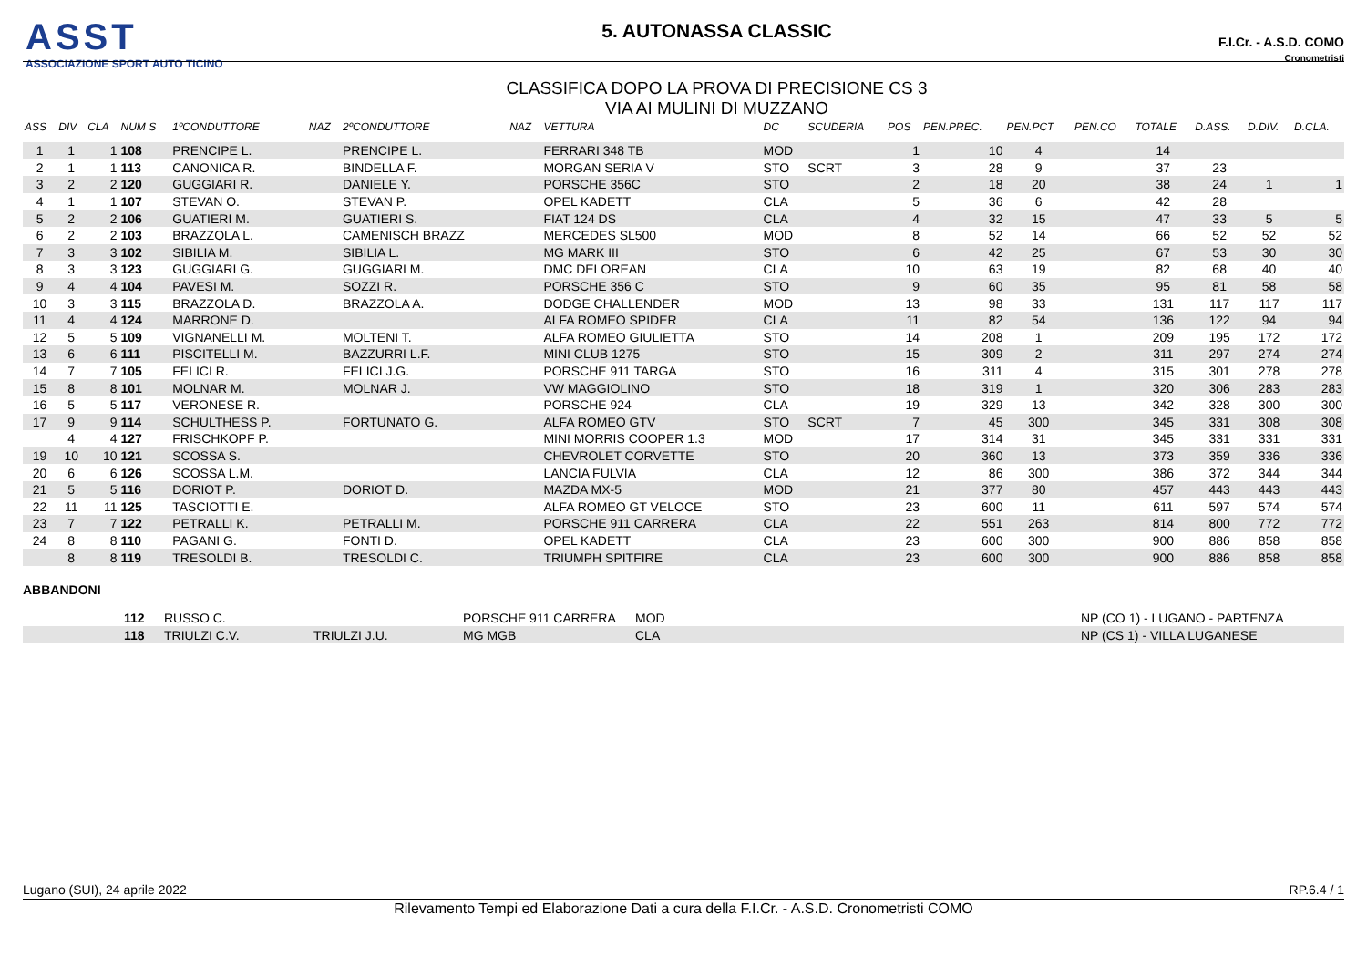ASST
ASSOCIAZIONE SPORT AUTO TICINO
5. AUTONASSA CLASSIC
CLASSIFICA DOPO LA PROVA DI PRECISIONE CS 3
VIA AI MULINI DI MUZZANO
F.I.Cr. - A.S.D. COMO
Cronometristi
| ASS | DIV | CLA | NUM S | 1ºCONDUTTORE | NAZ | 2ºCONDUTTORE | NAZ | VETTURA | DC | SCUDERIA | POS | PEN.PREC. | PEN.PCT | PEN.CO | TOTALE | D.ASS. | D.DIV. | D.CLA. |
| --- | --- | --- | --- | --- | --- | --- | --- | --- | --- | --- | --- | --- | --- | --- | --- | --- | --- | --- |
| 1 | 1 | 1 | 108 | PRENCIPE L. | | PRENCIPE L. | | FERRARI 348 TB | MOD | | 1 | 10 | 4 | | 14 | | | |
| 2 | 1 | 1 | 113 | CANONICA R. | | BINDELLA F. | | MORGAN SERIA V | STO | SCRT | 3 | 28 | 9 | | 37 | 23 | | |
| 3 | 2 | 2 | 120 | GUGGIARI R. | | DANIELE Y. | | PORSCHE 356C | STO | | 2 | 18 | 20 | | 38 | 24 | 1 | 1 |
| 4 | 1 | 1 | 107 | STEVAN O. | | STEVAN P. | | OPEL KADETT | CLA | | 5 | 36 | 6 | | 42 | 28 | | |
| 5 | 2 | 2 | 106 | GUATIERI M. | | GUATIERI S. | | FIAT 124 DS | CLA | | 4 | 32 | 15 | | 47 | 33 | 5 | 5 |
| 6 | 2 | 2 | 103 | BRAZZOLA L. | | CAMENISCH BRAZZ | | MERCEDES SL500 | MOD | | 8 | 52 | 14 | | 66 | 52 | 52 | 52 |
| 7 | 3 | 3 | 102 | SIBILIA M. | | SIBILIA L. | | MG MARK III | STO | | 6 | 42 | 25 | | 67 | 53 | 30 | 30 |
| 8 | 3 | 3 | 123 | GUGGIARI G. | | GUGGIARI M. | | DMC DELOREAN | CLA | | 10 | 63 | 19 | | 82 | 68 | 40 | 40 |
| 9 | 4 | 4 | 104 | PAVESI M. | | SOZZI R. | | PORSCHE 356 C | STO | | 9 | 60 | 35 | | 95 | 81 | 58 | 58 |
| 10 | 3 | 3 | 115 | BRAZZOLA D. | | BRAZZOLA A. | | DODGE CHALLENDER | MOD | | 13 | 98 | 33 | | 131 | 117 | 117 | 117 |
| 11 | 4 | 4 | 124 | MARRONE D. | | | | ALFA ROMEO SPIDER | CLA | | 11 | 82 | 54 | | 136 | 122 | 94 | 94 |
| 12 | 5 | 5 | 109 | VIGNANELLI M. | | MOLTENI T. | | ALFA ROMEO GIULIETTA | STO | | 14 | 208 | 1 | | 209 | 195 | 172 | 172 |
| 13 | 6 | 6 | 111 | PISCITELLI M. | | BAZZURRI L.F. | | MINI CLUB 1275 | STO | | 15 | 309 | 2 | | 311 | 297 | 274 | 274 |
| 14 | 7 | 7 | 105 | FELICI R. | | FELICI J.G. | | PORSCHE 911 TARGA | STO | | 16 | 311 | 4 | | 315 | 301 | 278 | 278 |
| 15 | 8 | 8 | 101 | MOLNAR M. | | MOLNAR J. | | VW MAGGIOLINO | STO | | 18 | 319 | 1 | | 320 | 306 | 283 | 283 |
| 16 | 5 | 5 | 117 | VERONESE R. | | | | PORSCHE 924 | CLA | | 19 | 329 | 13 | | 342 | 328 | 300 | 300 |
| 17 | 9 | 9 | 114 | SCHULTHESS P. | | FORTUNATO G. | | ALFA ROMEO GTV | STO | SCRT | 7 | 45 | 300 | | 345 | 331 | 308 | 308 |
| | 4 | 4 | 127 | FRISCHKOPF P. | | | | MINI MORRIS COOPER 1.3 | MOD | | 17 | 314 | 31 | | 345 | 331 | 331 | 331 |
| 19 | 10 | 10 | 121 | SCOSSA S. | | | | CHEVROLET CORVETTE | STO | | 20 | 360 | 13 | | 373 | 359 | 336 | 336 |
| 20 | 6 | 6 | 126 | SCOSSA L.M. | | | | LANCIA FULVIA | CLA | | 12 | 86 | 300 | | 386 | 372 | 344 | 344 |
| 21 | 5 | 5 | 116 | DORIOT P. | | DORIOT D. | | MAZDA MX-5 | MOD | | 21 | 377 | 80 | | 457 | 443 | 443 | 443 |
| 22 | 11 | 11 | 125 | TASCIOTTI E. | | | | ALFA ROMEO GT VELOCE | STO | | 23 | 600 | 11 | | 611 | 597 | 574 | 574 |
| 23 | 7 | 7 | 122 | PETRALLI K. | | PETRALLI M. | | PORSCHE 911 CARRERA | CLA | | 22 | 551 | 263 | | 814 | 800 | 772 | 772 |
| 24 | 8 | 8 | 110 | PAGANI G. | | FONTI D. | | OPEL KADETT | CLA | | 23 | 600 | 300 | | 900 | 886 | 858 | 858 |
| | 8 | 8 | 119 | TRESOLDI B. | | TRESOLDI C. | | TRIUMPH SPITFIRE | CLA | | 23 | 600 | 300 | | 900 | 886 | 858 | 858 |
ABBANDONI
| | 112 | RUSSO C. | | PORSCHE 911 CARRERA | MOD | NP (CO 1) - LUGANO - PARTENZA |
| | 118 | TRIULZI C.V. | TRIULZI J.U. | MG MGB | CLA | NP (CS 1) - VILLA LUGANESE |
Lugano (SUI), 24 aprile 2022 RP.6.4 / 1
Rilevamento Tempi ed Elaborazione Dati a cura della F.I.Cr. - A.S.D. Cronometristi COMO